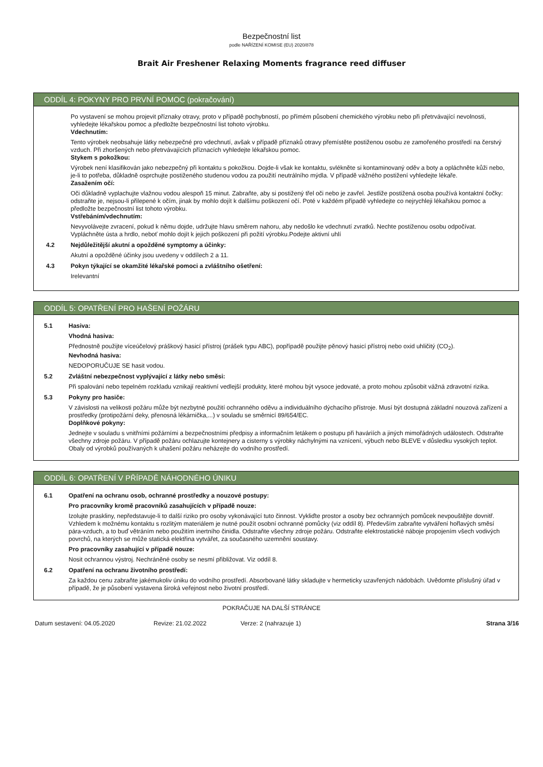Bezpečnostní list
podle NAŘÍZENÍ KOMISE (EU) 2020/878
Brait Air Freshener Relaxing Moments fragrance reed diffuser
ODDÍL 4: POKYNY PRO PRVNÍ POMOC (pokračování)
Po vystavení se mohou projevit příznaky otravy, proto v případě pochybností, po přímém působení chemického výrobku nebo při přetrvávající nevolnosti, vyhledejte lékařskou pomoc a předložte bezpečnostní list tohoto výrobku.
Vdechnutím:
Tento výrobek neobsahuje látky nebezpečné pro vdechnutí, avšak v případě příznaků otravy přemístěte postiženou osobu ze zamořeného prostředí na čerstvý vzduch. Při zhoršených nebo přetrvávajících příznacích vyhledejte lékařskou pomoc.
Stykem s pokožkou:
Výrobek není klasifikován jako nebezpečný při kontaktu s pokožkou. Dojde-li však ke kontaktu, svlékněte si kontaminovaný oděv a boty a opláchněte kůži nebo, je-li to potřeba, důkladně osprchujte postiženého studenou vodou za použití neutrálního mýdla. V případě vážného postižení vyhledejte lékaře.
Zasažením očí:
Oči důkladně vyplachujte vlažnou vodou alespoň 15 minut. Zabraňte, aby si postižený třel oči nebo je zavřel. Jestliže postižená osoba používá kontaktní čočky: odstraňte je, nejsou-li přilepené k očím, jinak by mohlo dojít k dalšímu poškození očí. Poté v každém případě vyhledejte co nejrychleji lékařskou pomoc a předložte bezpečnostní list tohoto výrobku.
Vstřebáním/vdechnutím:
Nevyvolávejte zvracení, pokud k němu dojde, udržujte hlavu směrem nahoru, aby nedošlo ke vdechnutí zvratků. Nechte postiženou osobu odpočívat. Vypláchněte ústa a hrdlo, neboť mohlo dojít k jejich poškození při požití výrobku.Podejte aktivní uhlí
4.2 Nejdůležitější akutní a opožděné symptomy a účinky:
Akutní a opožděné účinky jsou uvedeny v oddílech 2 a 11.
4.3 Pokyn týkající se okamžité lékařské pomoci a zvláštního ošetření:
Irelevantní
ODDÍL 5: OPATŘENÍ PRO HAŠENÍ POŽÁRU
5.1 Hasiva:
Vhodná hasiva:
Přednostně použijte víceúčelový práškový hasicí přístroj (prášek typu ABC), popřípadě použijte pěnový hasicí přístroj nebo oxid uhličitý (CO<sub>2</sub>).
Nevhodná hasiva:
NEDOPORUČUJE SE hasit vodou.
5.2 Zvláštní nebezpečnost vyplývající z látky nebo směsi:
Při spalování nebo tepelném rozkladu vznikají reaktivní vedlejší produkty, které mohou být vysoce jedovaté, a proto mohou způsobit vážná zdravotní rizika.
5.3 Pokyny pro hasiče:
V závislosti na velikosti požáru může být nezbytné použití ochranného oděvu a individuálního dýchacího přístroje. Musí být dostupná základní nouzová zařízení a prostředky (protipožární deky, přenosná lékárnička,...) v souladu se směrnicí 89/654/EC.
Doplňkové pokyny:
Jednejte v souladu s vnitřními požárními a bezpečnostními předpisy a informačním letákem o postupu při haváriích a jiných mimořádných událostech. Odstraňte všechny zdroje požáru. V případě požáru ochlazujte kontejnery a cisterny s výrobky náchylnými na vznícení, výbuch nebo BLEVE v důsledku vysokých teplot. Obaly od výrobků používaných k uhašení požáru neházejte do vodního prostředí.
ODDÍL 6: OPATŘENÍ V PŘÍPADĚ NÁHODNÉHO ÚNIKU
6.1 Opatření na ochranu osob, ochranné prostředky a nouzové postupy:
Pro pracovníky kromě pracovníků zasahujících v případě nouze:
Izolujte praskliny, nepředstavuje-li to další riziko pro osoby vykonávající tuto činnost. Vykliďte prostor a osoby bez ochranných pomůcek nevpouštějte dovnitř. Vzhledem k možnému kontaktu s rozlitým materiálem je nutné použít osobní ochranné pomůcky (viz oddíl 8). Především zabraňte vytváření hořlavých směsí pára-vzduch, a to buď větráním nebo použitím inertního činidla. Odstraňte všechny zdroje požáru. Odstraňte elektrostatické náboje propojením všech vodivých povrchů, na kterých se může statická elektřina vytvářet, za současného uzemnění soustavy.
Pro pracovníky zasahující v případě nouze:
Nosit ochrannou výstroj. Nechráněné osoby se nesmí přibližovat. Viz oddíl 8.
6.2 Opatření na ochranu životního prostředí:
Za každou cenu zabraňte jakémukoliv úniku do vodního prostředí. Absorbované látky skladujte v hermeticky uzavřených nádobách. Uvědomte příslušný úřad v případě, že je působení vystavena široká veřejnost nebo životní prostředí.
POKRAČUJE NA DALŠÍ STRÁNCE
Datum sestavení: 04.05.2020 Revize: 21.02.2022 Verze: 2 (nahrazuje 1) Strana 3/16